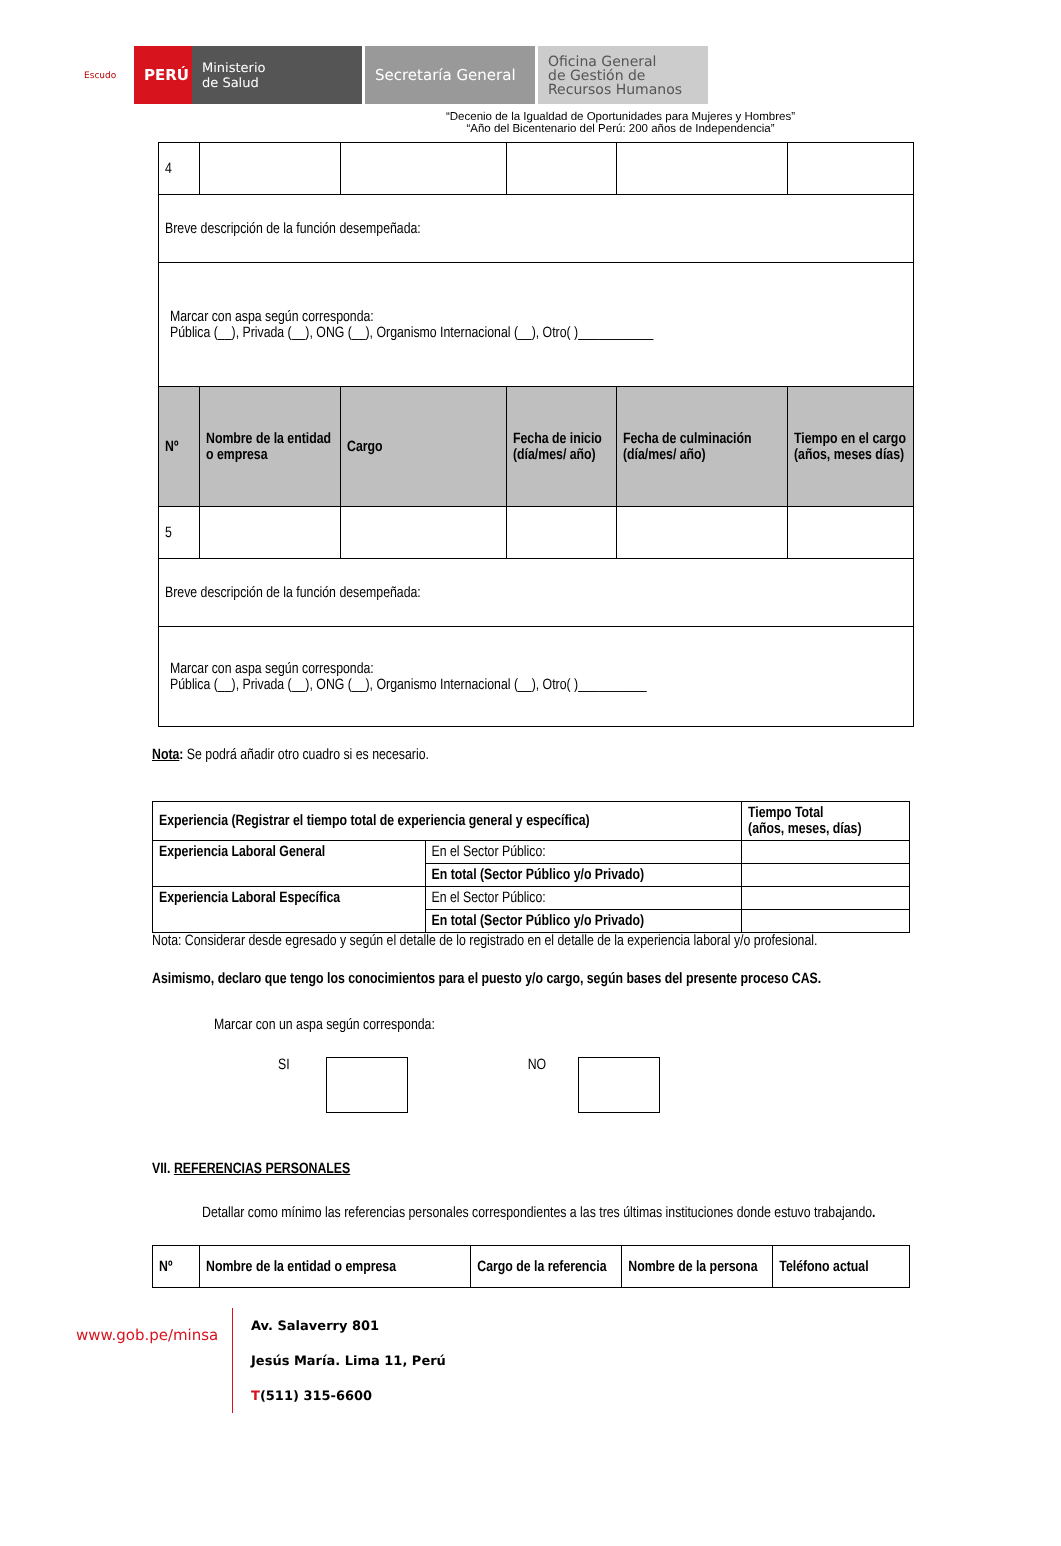Escudo
PERÚ
Ministerio
de Salud
Secretaría General
Oficina General
de Gestión de
Recursos Humanos
“Decenio de la Igualdad de Oportunidades para Mujeres y Hombres”
“Año del Bicentenario del Perú: 200 años de Independencia”
| 4 | | | | | |
| Breve descripción de la función desempeñada: | | | | | |
| Marcar con aspa según corresponda: Pública (__), Privada (__), ONG (__), Organismo Internacional (__), Otro( )___________ | | | | | |
| Nº | Nombre de la entidad o empresa | Cargo | Fecha de inicio (día/mes/ año) | Fecha de culminación (día/mes/ año) | Tiempo en el cargo (años, meses días) |
| 5 | | | | | |
| Breve descripción de la función desempeñada: | | | | | |
| Marcar con aspa según corresponda: Pública (__), Privada (__), ONG (__), Organismo Internacional (__), Otro( )__________ | | | | | |
Nota: Se podrá añadir otro cuadro si es necesario.
| Experiencia (Registrar el tiempo total de experiencia general y específica) | | Tiempo Total (años, meses, días) |
| --- | --- | --- |
| Experiencia Laboral General | En el Sector Público: | |
| | En total (Sector Público y/o Privado) | |
| Experiencia Laboral Específica | En el Sector Público: | |
| | En total (Sector Público y/o Privado) | |
Nota: Considerar desde egresado y según el detalle de lo registrado en el detalle de la experiencia laboral y/o profesional.
Asimismo, declaro que tengo los conocimientos para el puesto y/o cargo, según bases del presente proceso CAS.
Marcar con un aspa según corresponda:
SI NO
VII. REFERENCIAS PERSONALES
Detallar como mínimo las referencias personales correspondientes a las tres últimas instituciones donde estuvo trabajando.
| Nº | Nombre de la entidad o empresa | Cargo de la referencia | Nombre de la persona | Teléfono actual |
| --- | --- | --- | --- | --- |
www.gob.pe/minsa
Av. Salaverry 801
Jesús María. Lima 11, Perú
T(511) 315-6600